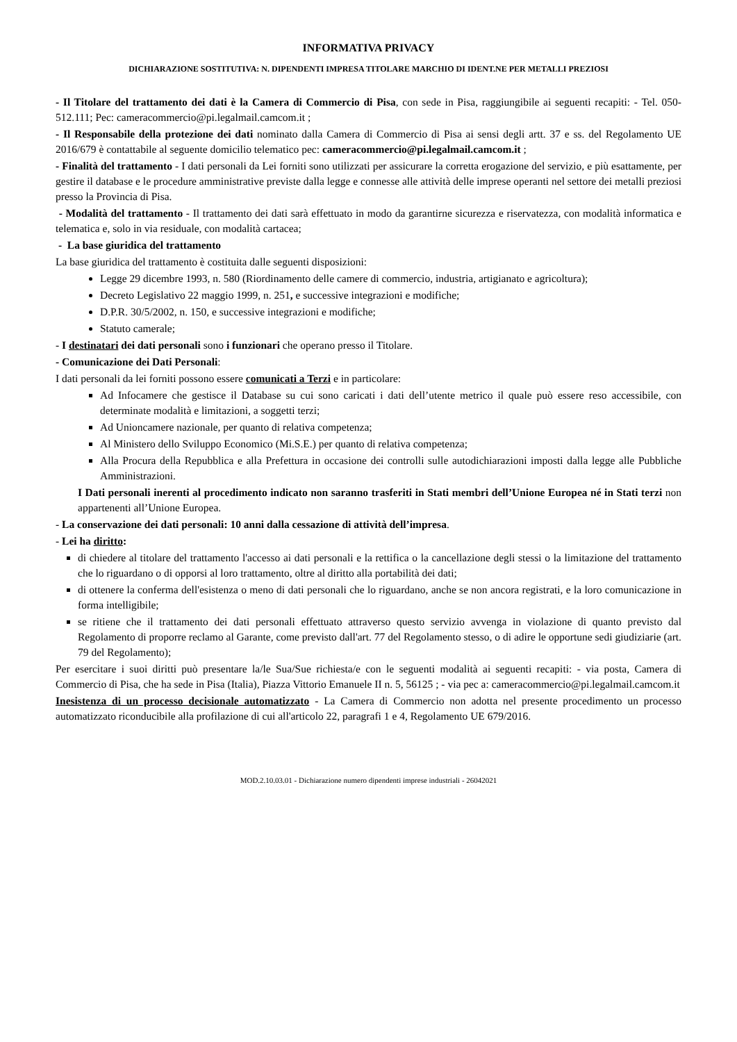INFORMATIVA PRIVACY
DICHIARAZIONE SOSTITUTIVA: N. DIPENDENTI IMPRESA TITOLARE MARCHIO DI IDENT.NE PER METALLI PREZIOSI
- Il Titolare del trattamento dei dati è la Camera di Commercio di Pisa, con sede in Pisa, raggiungibile ai seguenti recapiti: - Tel. 050-512.111; Pec: cameracommercio@pi.legalmail.camcom.it ;
- Il Responsabile della protezione dei dati nominato dalla Camera di Commercio di Pisa ai sensi degli artt. 37 e ss. del Regolamento UE 2016/679 è contattabile al seguente domicilio telematico pec: cameracommercio@pi.legalmail.camcom.it ;
- Finalità del trattamento - I dati personali da Lei forniti sono utilizzati per assicurare la corretta erogazione del servizio, e più esattamente, per gestire il database e le procedure amministrative previste dalla legge e connesse alle attività delle imprese operanti nel settore dei metalli preziosi presso la Provincia di Pisa.
- Modalità del trattamento - Il trattamento dei dati sarà effettuato in modo da garantirne sicurezza e riservatezza, con modalità informatica e telematica e, solo in via residuale, con modalità cartacea;
- La base giuridica del trattamento
La base giuridica del trattamento è costituita dalle seguenti disposizioni:
Legge 29 dicembre 1993, n. 580 (Riordinamento delle camere di commercio, industria, artigianato e agricoltura);
Decreto Legislativo 22 maggio 1999, n. 251, e successive integrazioni e modifiche;
D.P.R. 30/5/2002, n. 150, e successive integrazioni e modifiche;
Statuto camerale;
- I destinatari dei dati personali sono i funzionari che operano presso il Titolare.
- Comunicazione dei Dati Personali:
I dati personali da lei forniti possono essere comunicati a Terzi e in particolare:
Ad Infocamere che gestisce il Database su cui sono caricati i dati dell’utente metrico il quale può essere reso accessibile, con determinate modalità e limitazioni, a soggetti terzi;
Ad Unioncamere nazionale, per quanto di relativa competenza;
Al Ministero dello Sviluppo Economico (Mi.S.E.) per quanto di relativa competenza;
Alla Procura della Repubblica e alla Prefettura in occasione dei controlli sulle autodichiarazioni imposti dalla legge alle Pubbliche Amministrazioni.
I Dati personali inerenti al procedimento indicato non saranno trasferiti in Stati membri dell’Unione Europea né in Stati terzi non appartenenti all’Unione Europea.
- La conservazione dei dati personali: 10 anni dalla cessazione di attività dell’impresa.
- Lei ha diritto:
di chiedere al titolare del trattamento l'accesso ai dati personali e la rettifica o la cancellazione degli stessi o la limitazione del trattamento che lo riguardano o di opporsi al loro trattamento, oltre al diritto alla portabilità dei dati;
di ottenere la conferma dell'esistenza o meno di dati personali che lo riguardano, anche se non ancora registrati, e la loro comunicazione in forma intelligibile;
se ritiene che il trattamento dei dati personali effettuato attraverso questo servizio avvenga in violazione di quanto previsto dal Regolamento di proporre reclamo al Garante, come previsto dall'art. 77 del Regolamento stesso, o di adire le opportune sedi giudiziarie (art. 79 del Regolamento);
Per esercitare i suoi diritti può presentare la/le Sua/Sue richiesta/e con le seguenti modalità ai seguenti recapiti: - via posta, Camera di Commercio di Pisa, che ha sede in Pisa (Italia), Piazza Vittorio Emanuele II n. 5, 56125 ; - via pec a: cameracommercio@pi.legalmail.camcom.it
Inesistenza di un processo decisionale automatizzato - La Camera di Commercio non adotta nel presente procedimento un processo automatizzato riconducibile alla profilazione di cui all'articolo 22, paragrafi 1 e 4, Regolamento UE 679/2016.
MOD.2.10.03.01 - Dichiarazione numero dipendenti imprese industriali - 26042021